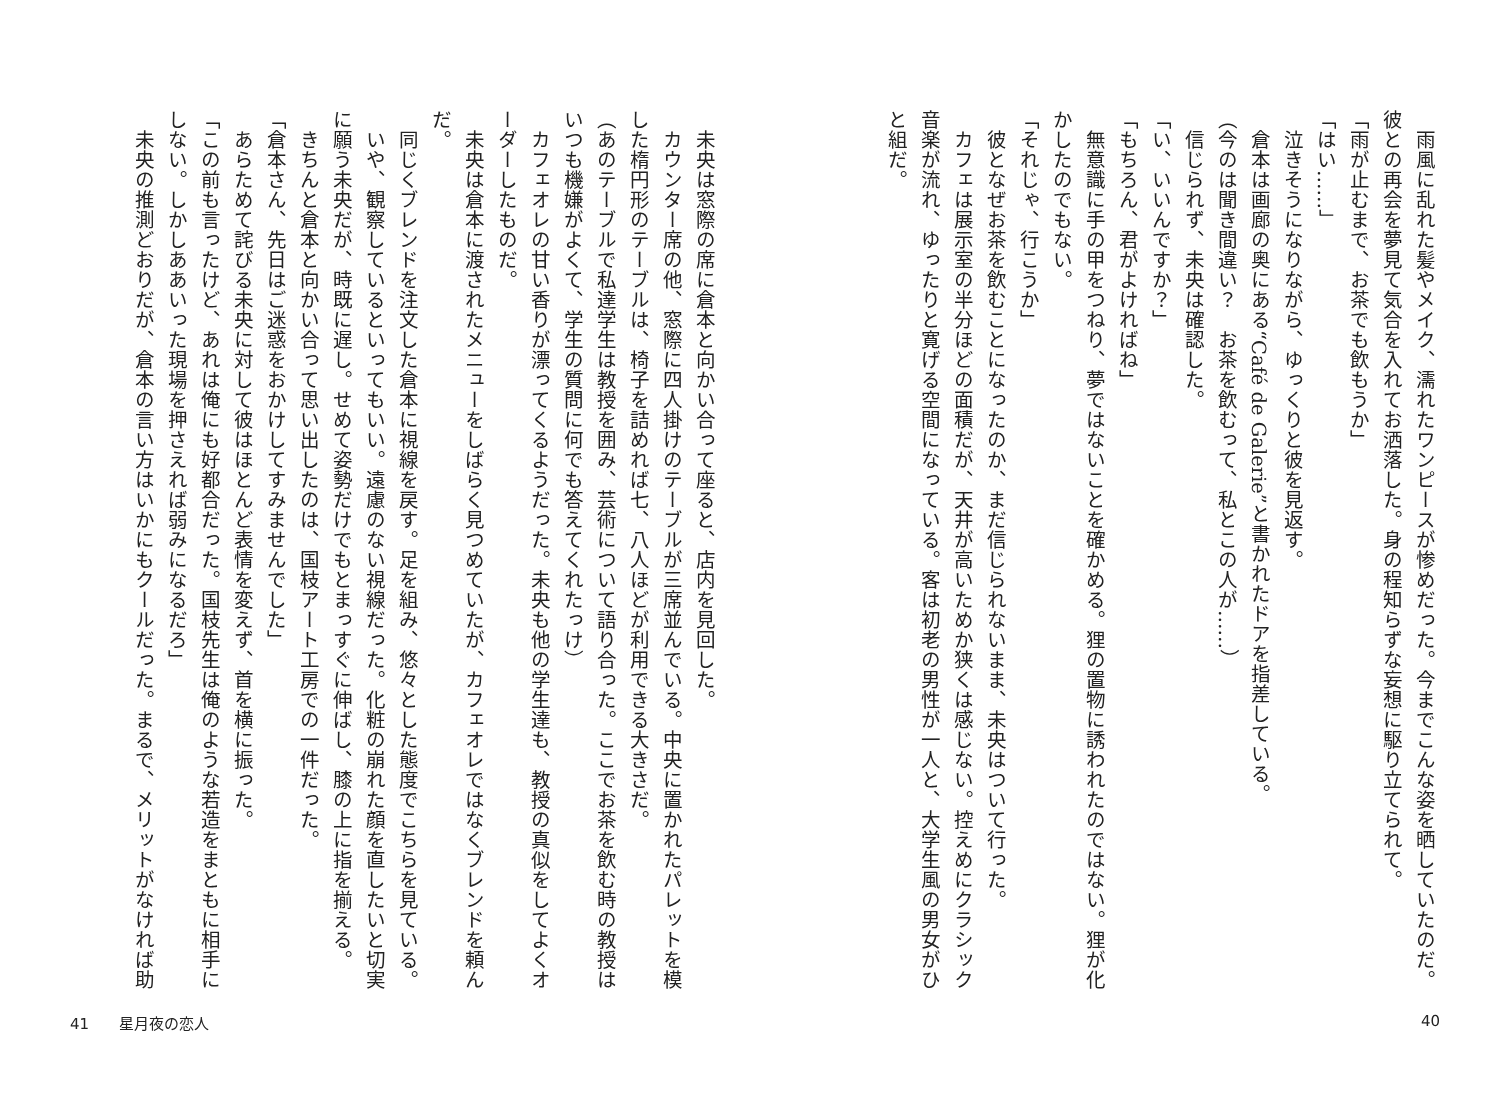雨風に乱れた髪やメイク、濡れたワンピースが惨めだった。今までこんな姿を晒していたのだ。彼との再会を夢見て気合を入れてお洒落した。身の程知らずな妄想に駆り立てられて。
「雨が止むまで、お茶でも飲もうか」
「はい……」
　泣きそうになりながら、ゆっくりと彼を見返す。
　倉本は画廊の奥にある“Café de Galerie”と書かれたドアを指差している。
（今のは聞き間違い？　お茶を飲むって、私とこの人が……）
　信じられず、未央は確認した。
「い、いいんですか？」
「もちろん、君がよければね」
　無意識に手の甲をつねり、夢ではないことを確かめる。狸の置物に誘われたのではない。狸が化かしたのでもない。
「それじゃ、行こうか」
　彼となぜお茶を飲むことになったのか、まだ信じられないまま、未央はついて行った。
　カフェは展示室の半分ほどの面積だが、天井が高いためか狭くは感じない。控えめにクラシック音楽が流れ、ゆったりと寛げる空間になっている。客は初老の男性が一人と、大学生風の男女がひと組だ。
　未央は窓際の席に倉本と向かい合って座ると、店内を見回した。
　カウンター席の他、窓際に四人掛けのテーブルが三席並んでいる。中央に置かれたパレットを模した楕円形のテーブルは、椅子を詰めれば七、八人ほどが利用できる大きさだ。
（あのテーブルで私達学生は教授を囲み、芸術について語り合った。ここでお茶を飲む時の教授はいつも機嫌がよくて、学生の質問に何でも答えてくれたっけ）
　カフェオレの甘い香りが漂ってくるようだった。未央も他の学生達も、教授の真似をしてよくオーダーしたものだ。
　未央は倉本に渡されたメニューをしばらく見つめていたが、カフェオレではなくブレンドを頼んだ。
　同じくブレンドを注文した倉本に視線を戻す。足を組み、悠々とした態度でこちらを見ている。
　いや、観察しているといってもいい。遠慮のない視線だった。化粧の崩れた顔を直したいと切実に願う未央だが、時既に遅し。せめて姿勢だけでもとまっすぐに伸ばし、膝の上に指を揃える。
　きちんと倉本と向かい合って思い出したのは、国枝アート工房での一件だった。
「倉本さん、先日はご迷惑をおかけしてすみませんでした」
　あらためて詫びる未央に対して彼はほとんど表情を変えず、首を横に振った。
「この前も言ったけど、あれは俺にも好都合だった。国枝先生は俺のような若造をまともに相手にしない。しかしああいった現場を押さえれば弱みになるだろ」
　未央の推測どおりだが、倉本の言い方はいかにもクールだった。まるで、メリットがなければ助
41　　星月夜の恋人 40